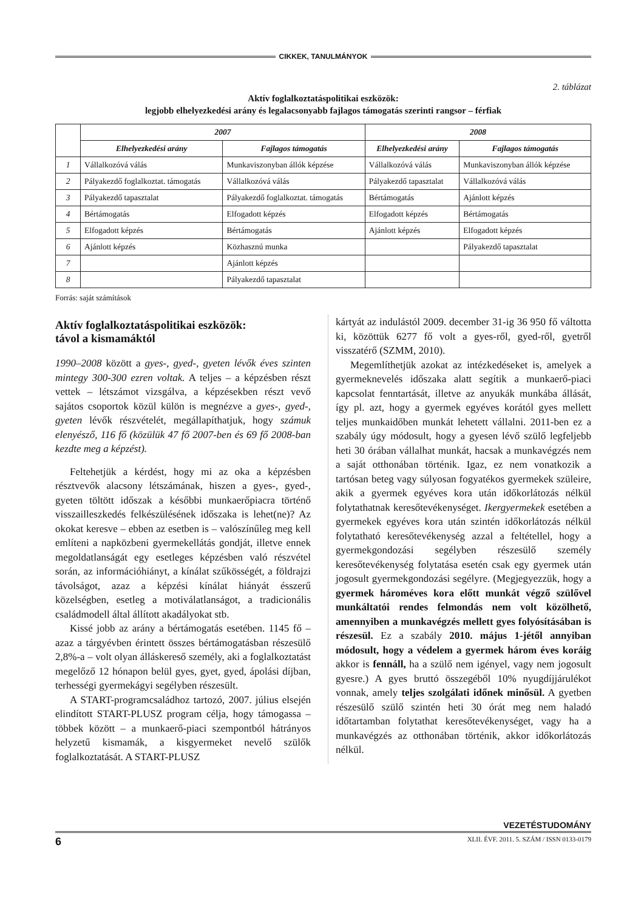CIKKEK, TANULMÁNYOK
2. táblázat
Aktív foglalkoztatáspolitikai eszközök:
legjobb elhelyezkedési arány és legalacsonyabb fajlagos támogatás szerinti rangsor – férfiak
| | 2007 | | 2008 | |
| --- | --- | --- | --- | --- |
| | Elhelyezkedési arány | Fajlagos támogatás | Elhelyezkedési arány | Fajlagos támogatás |
| 1 | Vállalkozóvá válás | Munkaviszonyban állók képzése | Vállalkozóvá válás | Munkaviszonyban állók képzése |
| 2 | Pályakezdő foglalkoztat. támogatás | Vállalkozóvá válás | Pályakezdő tapasztalat | Vállalkozóvá válás |
| 3 | Pályakezdő tapasztalat | Pályakezdő foglalkoztat. támogatás | Bértámogatás | Ajánlott képzés |
| 4 | Bértámogatás | Elfogadott képzés | Elfogadott képzés | Bértámogatás |
| 5 | Elfogadott képzés | Bértámogatás | Ajánlott képzés | Elfogadott képzés |
| 6 | Ajánlott képzés | Közhasznú munka | | Pályakezdő tapasztalat |
| 7 | | Ajánlott képzés | | |
| 8 | | Pályakezdő tapasztalat | | |
Forrás: saját számítások
Aktív foglalkoztatáspolitikai eszközök:
távol a kismamáktól
1990–2008 között a gyes-, gyed-, gyeten lévők éves szinten mintegy 300-300 ezren voltak. A teljes – a képzésben részt vettek – létszámot vizsgálva, a képzésekben részt vevő sajátos csoportok közül külön is megnézve a gyes-, gyed-, gyeten lévők részvételét, megállapíthatjuk, hogy számuk elenyésző, 116 fő (közülük 47 fő 2007-ben és 69 fő 2008-ban kezdte meg a képzést).
Feltehetjük a kérdést, hogy mi az oka a képzésben résztvevők alacsony létszámának, hiszen a gyes-, gyed-, gyeten töltött időszak a későbbi munkaerőpiacra történő visszailleszkedés felkészülésének időszaka is lehet(ne)? Az okokat keresve – ebben az esetben is – valószínűleg meg kell említeni a napközbeni gyermekellátás gondját, illetve ennek megoldatlanságát egy esetleges képzésben való részvétel során, az információhiányt, a kínálat szűkösségét, a földrajzi távolságot, azaz a képzési kínálat hiányát ésszerű közelségben, esetleg a motiválatlanságot, a tradicionális családmodell által állított akadályokat stb.
Kissé jobb az arány a bértámogatás esetében. 1145 fő – azaz a tárgyévben érintett összes bértámogatásban részesülő 2,8%-a – volt olyan álláskereső személy, aki a foglalkoztatást megelőző 12 hónapon belül gyes, gyet, gyed, ápolási díjban, terhességi gyermekágyi segélyben részesült.
A START-programcsaládhoz tartozó, 2007. július elsején elindított START-PLUSZ program célja, hogy támogassa – többek között – a munkaerő-piaci szempontból hátrányos helyzetű kismamák, a kisgyermeket nevelő szülők foglalkoztatását. A START-PLUSZ
kártyát az indulástól 2009. december 31-ig 36 950 fő váltotta ki, közöttük 6277 fő volt a gyes-ről, gyed-ről, gyetről visszatérő (SZMM, 2010).
Megemlíthetjük azokat az intézkedéseket is, amelyek a gyermeknevelés időszaka alatt segítik a munkaerő-piaci kapcsolat fenntartását, illetve az anyukák munkába állását, így pl. azt, hogy a gyermek egyéves korától gyes mellett teljes munkaidőben munkát lehetett vállalni. 2011-ben ez a szabály úgy módosult, hogy a gyesen lévő szülő legfeljebb heti 30 órában vállalhat munkát, hacsak a munkavégzés nem a saját otthonában történik. Igaz, ez nem vonatkozik a tartósan beteg vagy súlyosan fogyatékos gyermekek szüleire, akik a gyermek egyéves kora után időkorlátozás nélkül folytathatnak keresőtevékenységet. Ikergyermekek esetében a gyermekek egyéves kora után szintén időkorlátozás nélkül folytatható keresőtevékenység azzal a feltétellel, hogy a gyermekgondozási segélyben részesülő személy keresőtevékenység folytatása esetén csak egy gyermek után jogosult gyermekgondozási segélyre. (Megjegyezzük, hogy a gyermek hároméves kora előtt munkát végző szülővel munkáltatói rendes felmondás nem volt közölhető, amennyiben a munkavégzés mellett gyes folyósításában is részesül. Ez a szabály 2010. május 1-jétől annyiban módosult, hogy a védelem a gyermek három éves koráig akkor is fennáll, ha a szülő nem igényel, vagy nem jogosult gyesre.) A gyes bruttó összegéből 10% nyugdíjjárulékot vonnak, amely teljes szolgálati időnek minősül. A gyetben részesülő szülő szintén heti 30 órát meg nem haladó időtartamban folytathat keresőtevékenységet, vagy ha a munkavégzés az otthonában történik, akkor időkorlátozás nélkül.
VEZETÉSTUDOMÁNY
6 XLII. ÉVF. 2011. 5. SZÁM / ISSN 0133-0179